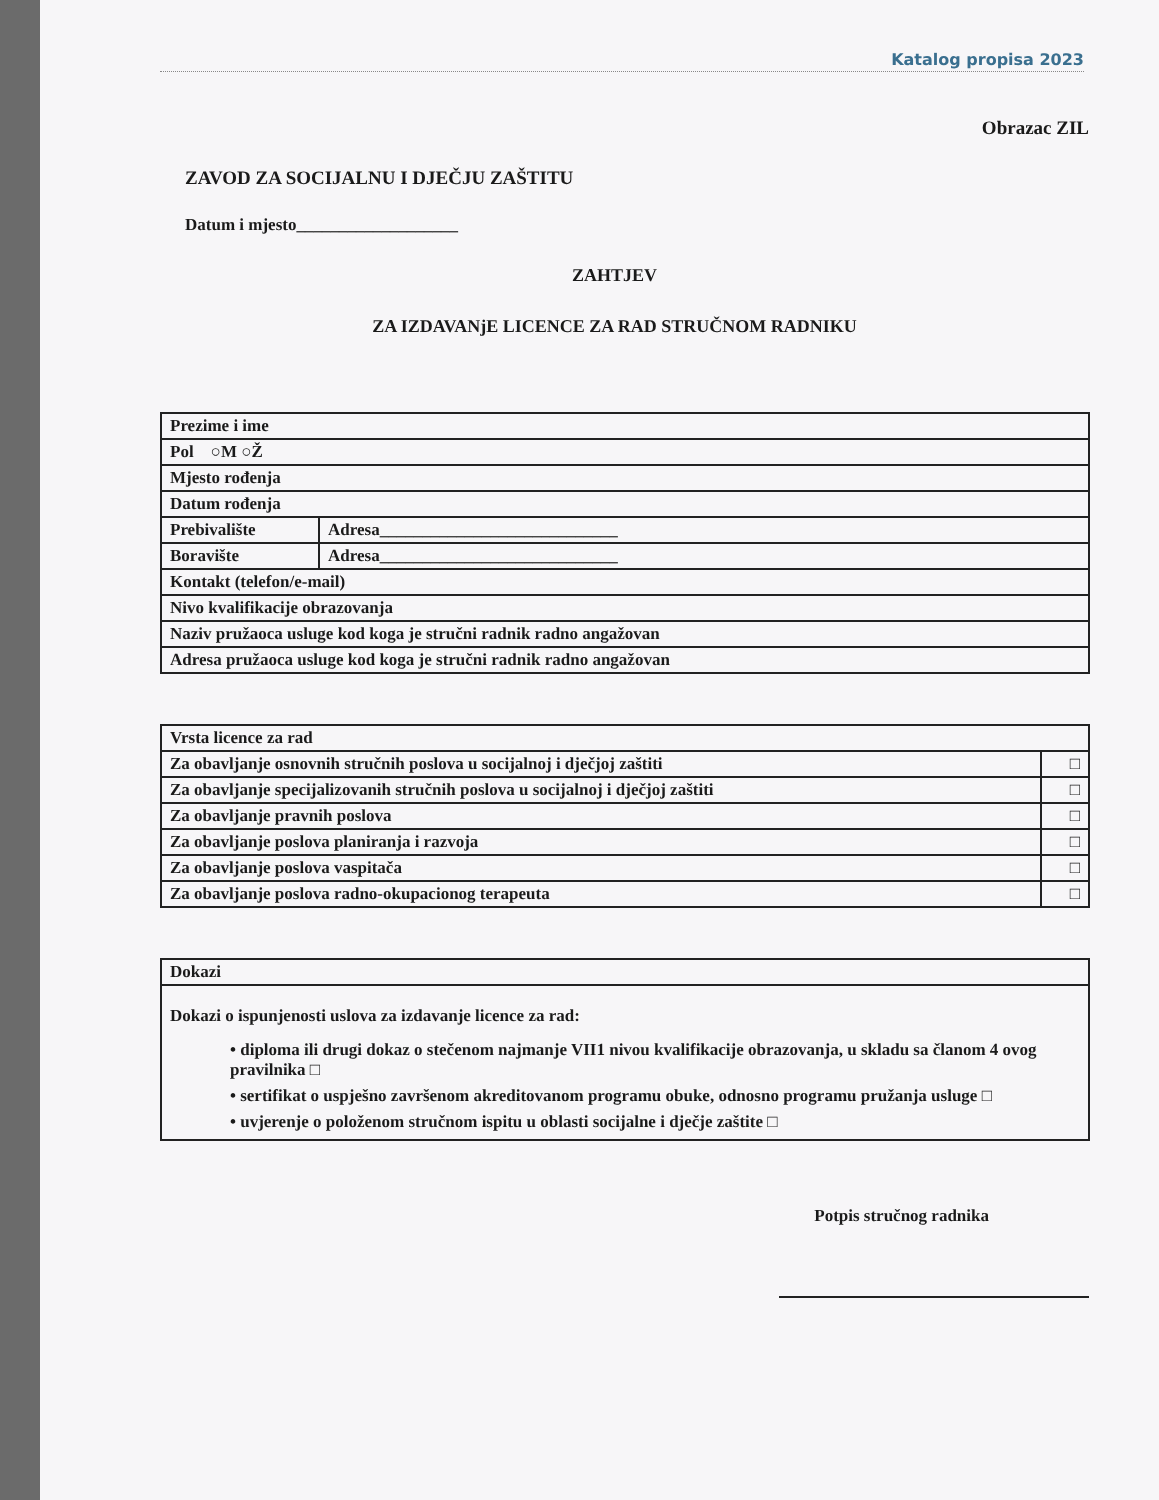Katalog propisa 2023
Obrazac ZIL
ZAVOD ZA SOCIJALNU I DJEČJU ZAŠTITU
Datum i mjesto___________________
ZAHTJEV
ZA IZDAVANjE LICENCE ZA RAD STRUČNOM RADNIKU
| Prezime i ime | |
| Pol ○M ○Ž | |
| Mjesto rođenja | |
| Datum rođenja | |
| Prebivalište | Adresa____________________________ |
| Boravište | Adresa____________________________ |
| Kontakt (telefon/e-mail) | |
| Nivo kvalifikacije obrazovanja | |
| Naziv pružaoca usluge kod koga je stručni radnik radno angažovan | |
| Adresa pružaoca usluge kod koga je stručni radnik radno angažovan | |
| Vrsta licence za rad | |
| Za obavljanje osnovnih stručnih poslova u socijalnoj i dječjoj zaštiti | □ |
| Za obavljanje specijalizovanih stručnih poslova u socijalnoj i dječjoj zaštiti | □ |
| Za obavljanje pravnih poslova | □ |
| Za obavljanje poslova planiranja i razvoja | □ |
| Za obavljanje poslova vaspitača | □ |
| Za obavljanje poslova radno-okupacionog terapeuta | □ |
| Dokazi |
| Dokazi o ispunjenosti uslova za izdavanje licence za rad: • diploma ili drugi dokaz o stečenom najmanje VII1 nivou kvalifikacije obrazovanja, u skladu sa članom 4 ovog pravilnika □ • sertifikat o uspješno završenom akreditovanom programu obuke, odnosno programu pružanja usluge □ • uvjerenje o položenom stručnom ispitu u oblasti socijalne i dječje zaštite □ |
Potpis stručnog radnika